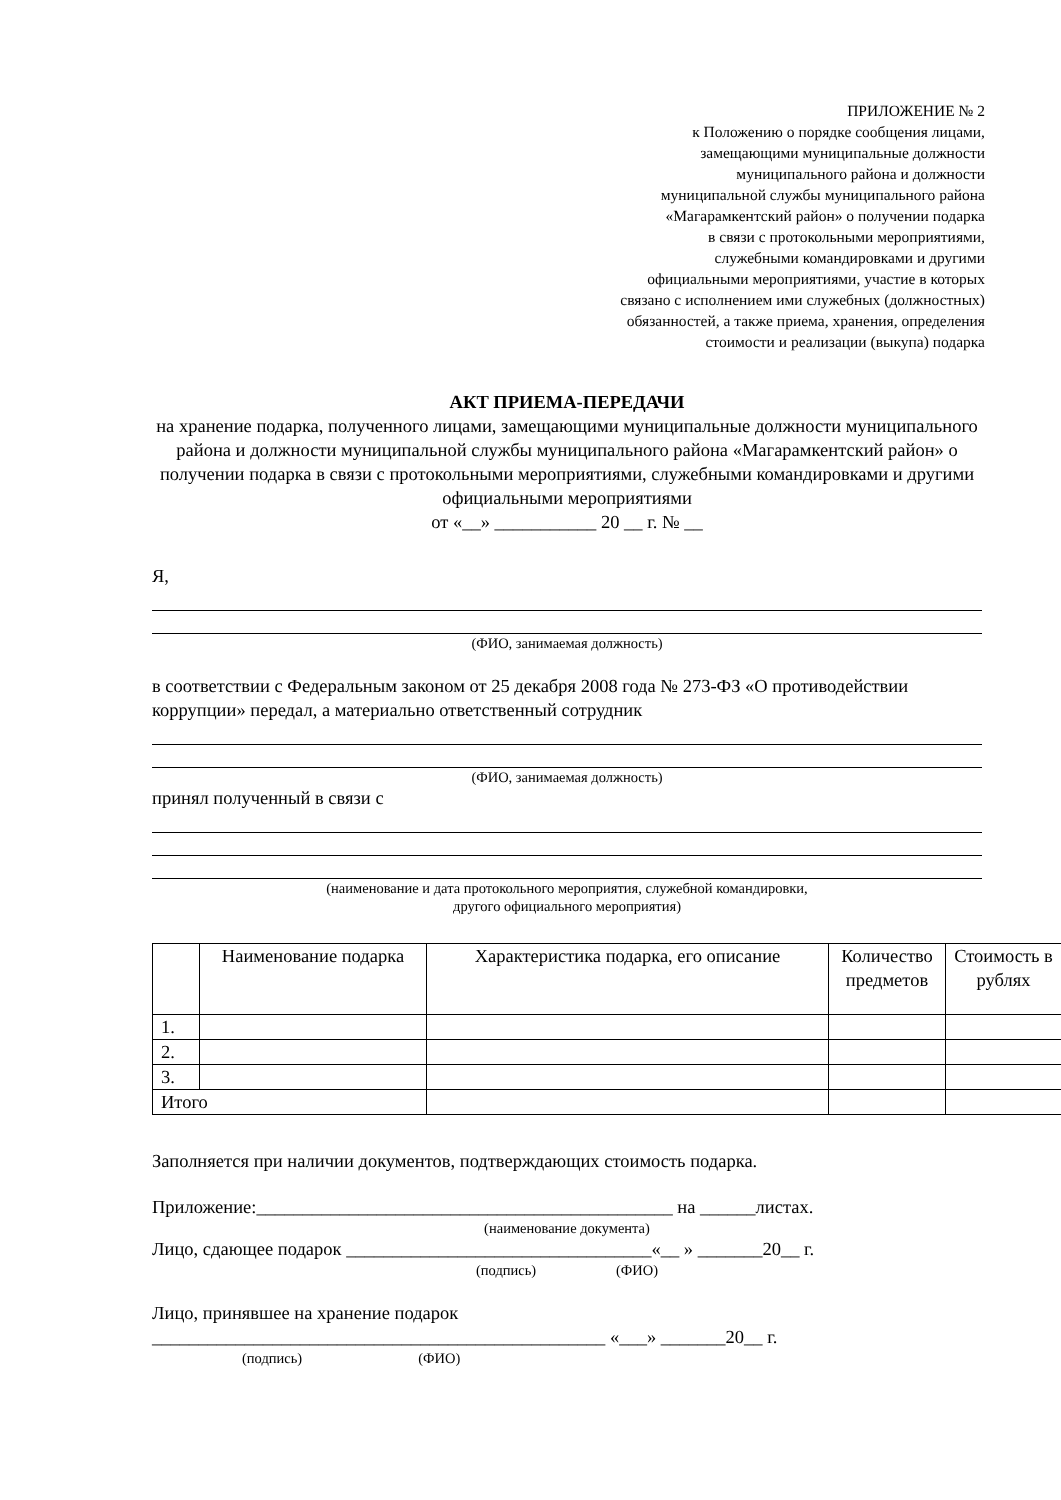ПРИЛОЖЕНИЕ № 2
к Положению о порядке сообщения лицами,
замещающими муниципальные должности
муниципального района и должности
муниципальной службы муниципального района
«Магарамкентский район» о получении подарка
в связи с протокольными мероприятиями,
служебными командировками и другими
официальными мероприятиями, участие в которых
связано с исполнением ими служебных (должностных)
обязанностей, а также приема, хранения, определения
стоимости и реализации (выкупа) подарка
АКТ ПРИЕМА-ПЕРЕДАЧИ
на хранение подарка, полученного лицами, замещающими муниципальные должности муниципального района и должности муниципальной службы муниципального района «Магарамкентский район» о получении подарка в связи с протокольными мероприятиями, служебными командировками и другими официальными мероприятиями
от «__» ___________ 20 __ г. № __
Я,
(ФИО, занимаемая должность)
в соответствии с Федеральным законом от 25 декабря 2008 года № 273-ФЗ «О противодействии коррупции» передал, а материально ответственный сотрудник
(ФИО, занимаемая должность)
принял полученный в связи с
(наименование и дата протокольного мероприятия, служебной командировки,
другого официального мероприятия)
| | Наименование подарка | Характеристика подарка, его описание | Количество предметов | Стоимость в рублях |
| 1. | | | | |
| 2. | | | | |
| 3. | | | | |
| Итого | | | | |
Заполняется при наличии документов, подтверждающих стоимость подарка.
Приложение:_____________________________________________ на ______листах.
(наименование документа)
Лицо, сдающее подарок _________________________________«__ » _______20__ г.
(подпись) (ФИО)
Лицо, принявшее на хранение подарок
_________________________________________________ «___» _______20__ г.
(подпись) (ФИО)